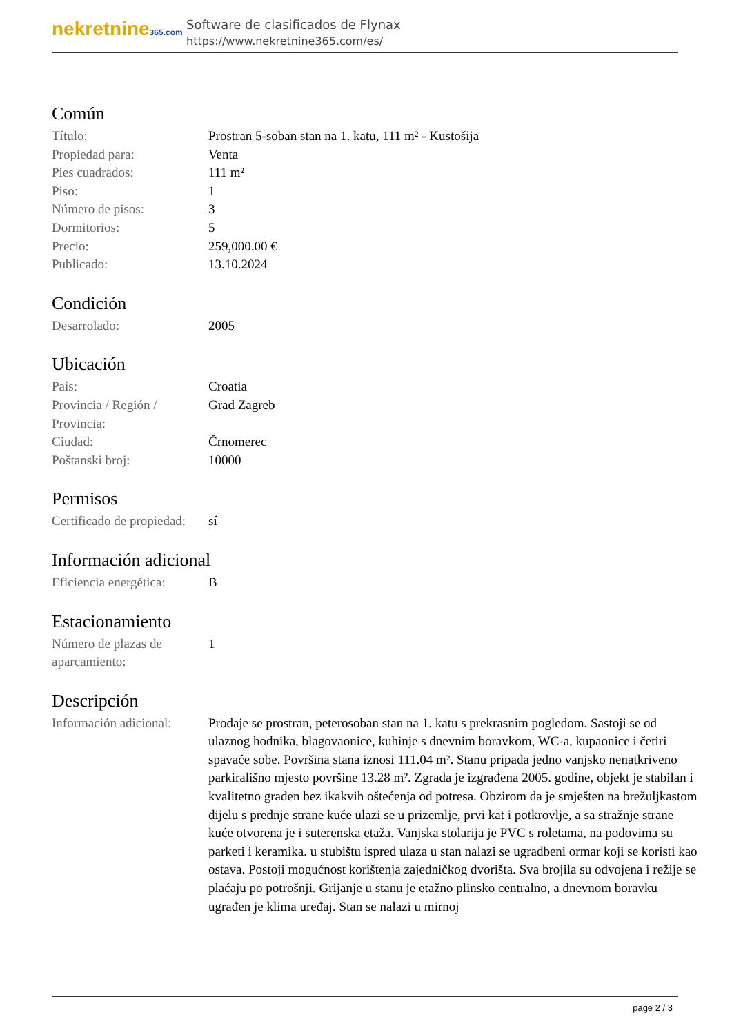nekretnine365.com
Software de clasificados de Flynax
https://www.nekretnine365.com/es/
Común
| Título: | Prostran 5-soban stan na 1. katu, 111 m² - Kustošija |
| Propiedad para: | Venta |
| Pies cuadrados: | 111 m² |
| Piso: | 1 |
| Número de pisos: | 3 |
| Dormitorios: | 5 |
| Precio: | 259,000.00 € |
| Publicado: | 13.10.2024 |
Condición
| Desarrolado: | 2005 |
Ubicación
| País: | Croatia |
| Provincia / Región / Provincia: | Grad Zagreb |
| Ciudad: | Črnomerec |
| Poštanski broj: | 10000 |
Permisos
| Certificado de propiedad: | sí |
Información adicional
| Eficiencia energética: | B |
Estacionamiento
| Número de plazas de aparcamiento: | 1 |
Descripción
| Información adicional: | Prodaje se prostran, peterosoban stan na 1. katu s prekrasnim pogledom. Sastoji se od ulaznog hodnika, blagovaonice, kuhinje s dnevnim boravkom, WC-a, kupaonice i četiri spavaće sobe. Površina stana iznosi 111.04 m². Stanu pripada jedno vanjsko nenatkriveno parkirališno mjesto površine 13.28 m². Zgrada je izgrađena 2005. godine, objekt je stabilan i kvalitetno građen bez ikakvih oštećenja od potresa. Obzirom da je smješten na brežuljkastom dijelu s prednje strane kuće ulazi se u prizemlje, prvi kat i potkrovlje, a sa stražnje strane kuće otvorena je i suterenska etaža. Vanjska stolarija je PVC s roletama, na podovima su parketi i keramika. u stubištu ispred ulaza u stan nalazi se ugradbeni ormar koji se koristi kao ostava. Postoji mogućnost korištenja zajedničkog dvorišta. Sva brojila su odvojena i režije se plaćaju po potrošnji. Grijanje u stanu je etažno plinsko centralno, a dnevnom boravku ugrađen je klima uređaj. Stan se nalazi u mirnoj |
page 2 / 3